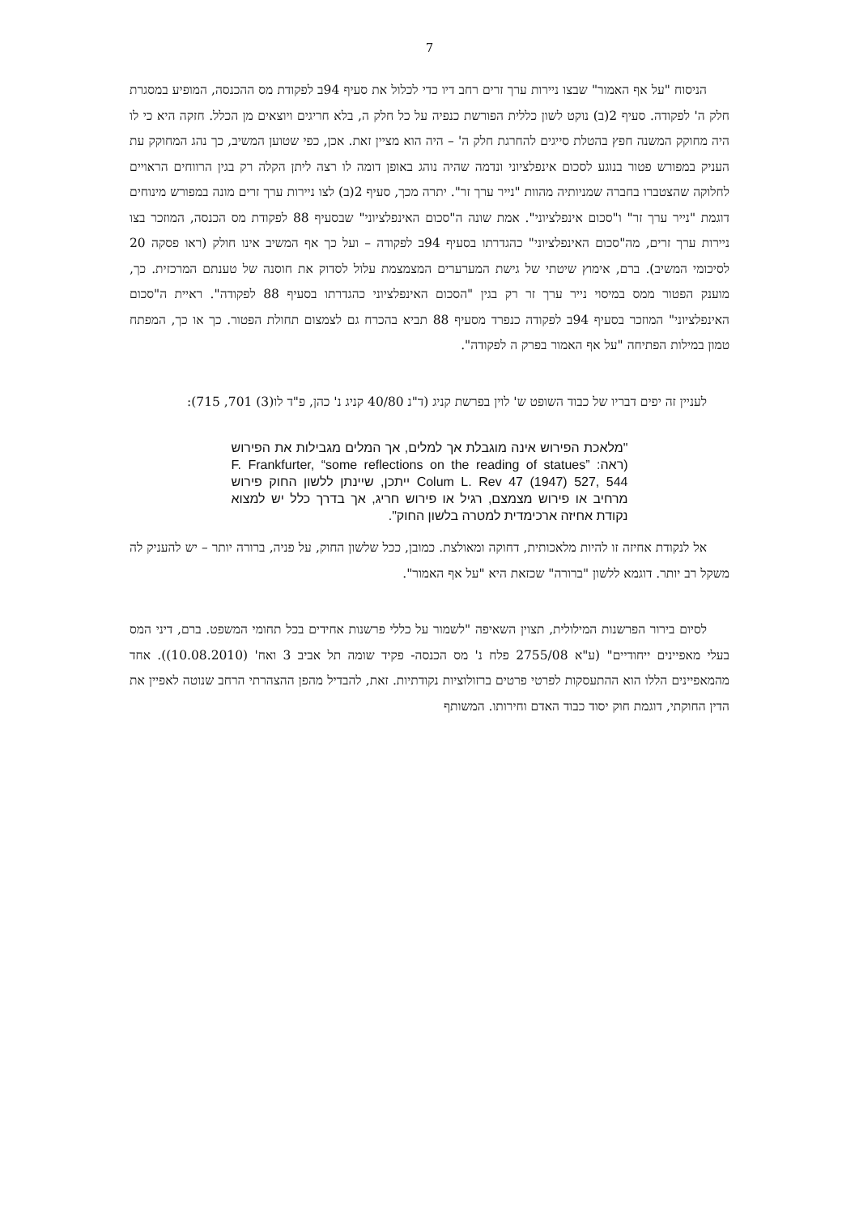7
הניסוח "על אף האמור" שבצו ניירות ערך זרים רחב דיו כדי לכלול את סעיף 94ב לפקודת מס ההכנסה, המופיע במסגרת חלק ה' לפקודה. סעיף 2(ב) נוקט לשון כללית הפורשת כנפיה על כל חלק ה, בלא חריגים ויוצאים מן הכלל. חזקה היא כי לו היה מחוקק המשנה חפץ בהטלת סייגים להחרגת חלק ה' – היה הוא מציין זאת. אכן, כפי שטוען המשיב, כך נהג המחוקק עת העניק במפורש פטור בנוגע לסכום אינפלציוני ונדמה שהיה נוהג באופן דומה לו רצה ליתן הקלה רק בגין הרווחים הראויים לחלוקה שהצטברו בחברה שמניותיה מהוות "נייר ערך זר". יתרה מכך, סעיף 2(ב) לצו ניירות ערך זרים מונה במפורש מינוחים דוגמת "נייר ערך זר" ו"סכום אינפלציוני". אמת שונה ה"סכום האינפלציוני" שבסעיף 88 לפקודת מס הכנסה, המוזכר בצו ניירות ערך זרים, מה"סכום האינפלציוני" כהגדרתו בסעיף 94ב לפקודה – ועל כך אף המשיב אינו חולק (ראו פסקה 20 לסיכומי המשיב). ברם, אימוץ שיטתי של גישת המערערים המצמצמת עלול לסדוק את חוסנה של טענתם המרכזית. כך, מוענק הפטור ממס במיסוי נייר ערך זר רק בגין "הסכום האינפלציוני כהגדרתו בסעיף 88 לפקודה". ראיית ה"סכום האינפלציוני" המוזכר בסעיף 94ב לפקודה כנפרד מסעיף 88 תביא בהכרח גם לצמצום תחולת הפטור. כך או כך, המפתח טמון במילות הפתיחה "על אף האמור בפרק ה לפקודה".
לעניין זה יפים דבריו של כבוד השופט ש' לוין בפרשת קניג (ד"נ 40/80 קניג נ' כהן, פ"ד לו(3) 701, 715):
"מלאכת הפירוש אינה מוגבלת אך למלים, אך המלים מגבילות את הפירוש (ראה: F. Frankfurter, “some reflections on the reading of statues” Colum L. Rev 47 (1947) 527, 544 ייתכן, שיינתן ללשון החוק פירוש מרחיב או פירוש מצמצם, רגיל או פירוש חריג, אך בדרך כלל יש למצוא נקודת אחיזה ארכימדית למטרה בלשון החוק".
אל לנקודת אחיזה זו להיות מלאכותית, דחוקה ומאולצת. כמובן, ככל שלשון החוק, על פניה, ברורה יותר – יש להעניק לה משקל רב יותר. דוגמא ללשון "ברורה" שכזאת היא "על אף האמור".
לסיום בירור הפרשנות המילולית, תצוין השאיפה "לשמור על כללי פרשנות אחידים בכל תחומי המשפט. ברם, דיני המס בעלי מאפיינים ייחודיים" (ע"א 2755/08 פלח נ' מס הכנסה- פקיד שומה תל אביב 3 ואח' (10.08.2010)). אחד מהמאפיינים הללו הוא ההתעסקות לפרטי פרטים ברזולוציות נקודתיות. זאת, להבדיל מהפן ההצהרתי הרחב שנוטה לאפיין את הדין החוקתי, דוגמת חוק יסוד כבוד האדם וחירותו. המשותף